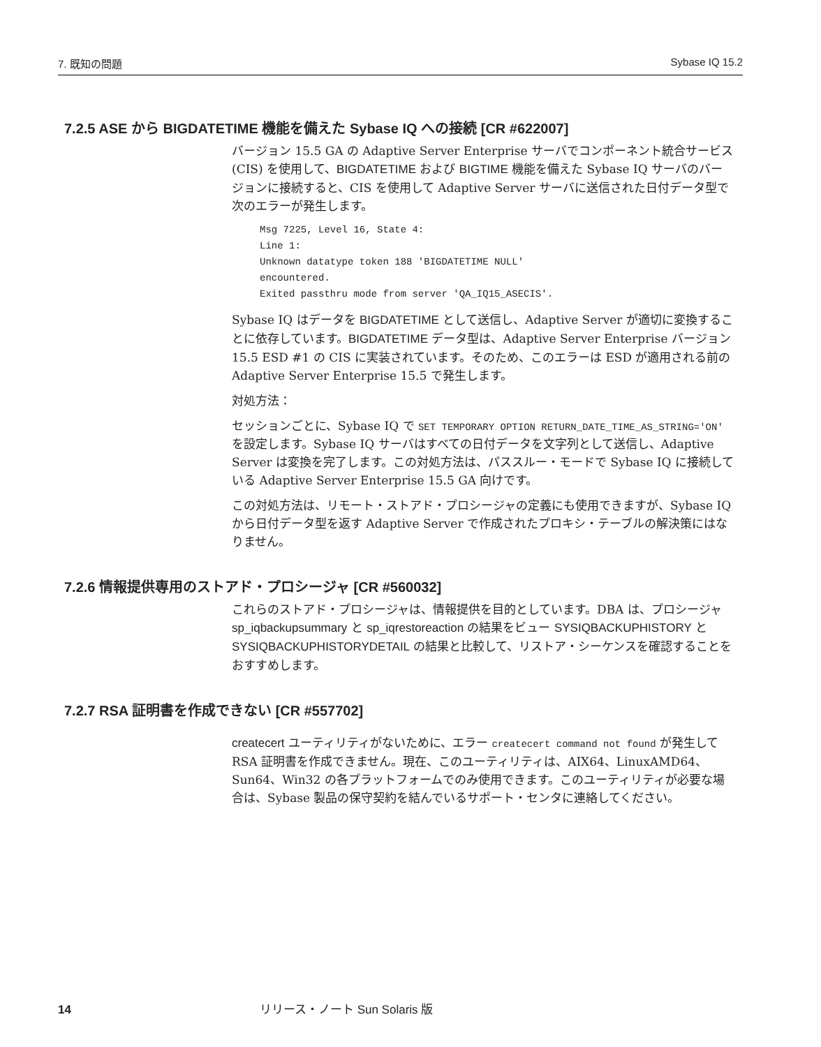7. 既知の問題 Sybase IQ 15.2
7.2.5 ASE から BIGDATETIME 機能を備えた Sybase IQ への接続 [CR #622007]
バージョン 15.5 GA の Adaptive Server Enterprise サーバでコンポーネント統合サービス (CIS) を使用して、BIGDATETIME および BIGTIME 機能を備えた Sybase IQ サーバのバージョンに接続すると、CIS を使用して Adaptive Server サーバに送信された日付データ型で次のエラーが発生します。
Msg 7225, Level 16, State 4:
Line 1:
Unknown datatype token 188 'BIGDATETIME NULL'
encountered.
Exited passthru mode from server 'QA_IQ15_ASECIS'.
Sybase IQ はデータを BIGDATETIME として送信し、Adaptive Server が適切に変換することに依存しています。BIGDATETIME データ型は、Adaptive Server Enterprise バージョン 15.5 ESD #1 の CIS に実装されています。そのため、このエラーは ESD が適用される前の Adaptive Server Enterprise 15.5 で発生します。
対処方法：
セッションごとに、Sybase IQ で SET TEMPORARY OPTION RETURN_DATE_TIME_AS_STRING='ON' を設定します。Sybase IQ サーバはすべての日付データを文字列として送信し、Adaptive Server は変換を完了します。この対処方法は、パススルー・モードで Sybase IQ に接続している Adaptive Server Enterprise 15.5 GA 向けです。
この対処方法は、リモート・ストアド・プロシージャの定義にも使用できますが、Sybase IQ から日付データ型を返す Adaptive Server で作成されたプロキシ・テーブルの解決策にはなりません。
7.2.6 情報提供専用のストアド・プロシージャ [CR #560032]
これらのストアド・プロシージャは、情報提供を目的としています。DBA は、プロシージャ sp_iqbackupsummary と sp_iqrestoreaction の結果をビュー SYSIQBACKUPHISTORY と SYSIQBACKUPHISTORYDETAIL の結果と比較して、リストア・シーケンスを確認することをおすすめします。
7.2.7 RSA 証明書を作成できない [CR #557702]
createcert ユーティリティがないために、エラー createcert command not found が発生して RSA 証明書を作成できません。現在、このユーティリティは、AIX64、LinuxAMD64、Sun64、Win32 の各プラットフォームでのみ使用できます。このユーティリティが必要な場合は、Sybase 製品の保守契約を結んでいるサポート・センタに連絡してください。
14 リリース・ノート Sun Solaris 版